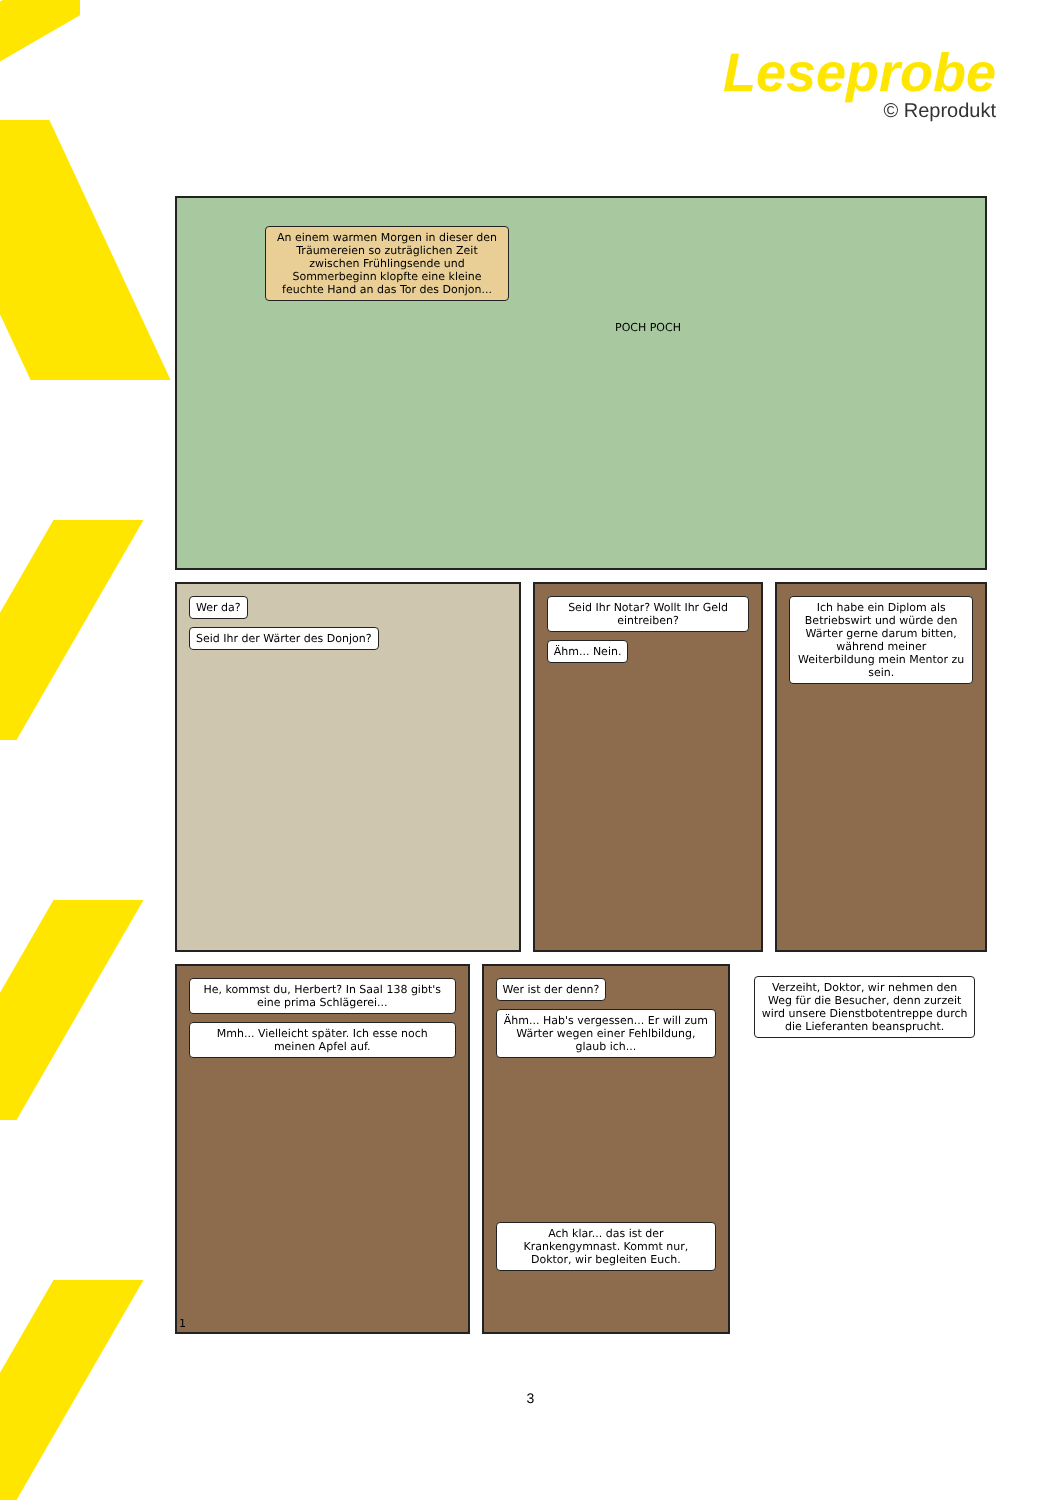Leseprobe
© Reprodukt
An einem warmen Morgen in dieser den Träumereien so zuträglichen Zeit zwischen Frühlingsende und Sommerbeginn klopfte eine kleine feuchte Hand an das Tor des Donjon...
POCH POCH
Wer da?
Seid Ihr der Wärter des Donjon?
Seid Ihr Notar? Wollt Ihr Geld eintreiben?
Ähm... Nein.
Ich habe ein Diplom als Betriebswirt und würde den Wärter gerne darum bitten, während meiner Weiterbildung mein Mentor zu sein.
He, kommst du, Herbert? In Saal 138 gibt's eine prima Schlägerei...
Mmh... Vielleicht später. Ich esse noch meinen Apfel auf.
1
Wer ist der denn?
Ähm... Hab's vergessen... Er will zum Wärter wegen einer Fehlbildung, glaub ich...
Ach klar... das ist der Krankengymnast. Kommt nur, Doktor, wir begleiten Euch.
Verzeiht, Doktor, wir nehmen den Weg für die Besucher, denn zurzeit wird unsere Dienstbotentreppe durch die Lieferanten beansprucht.
3